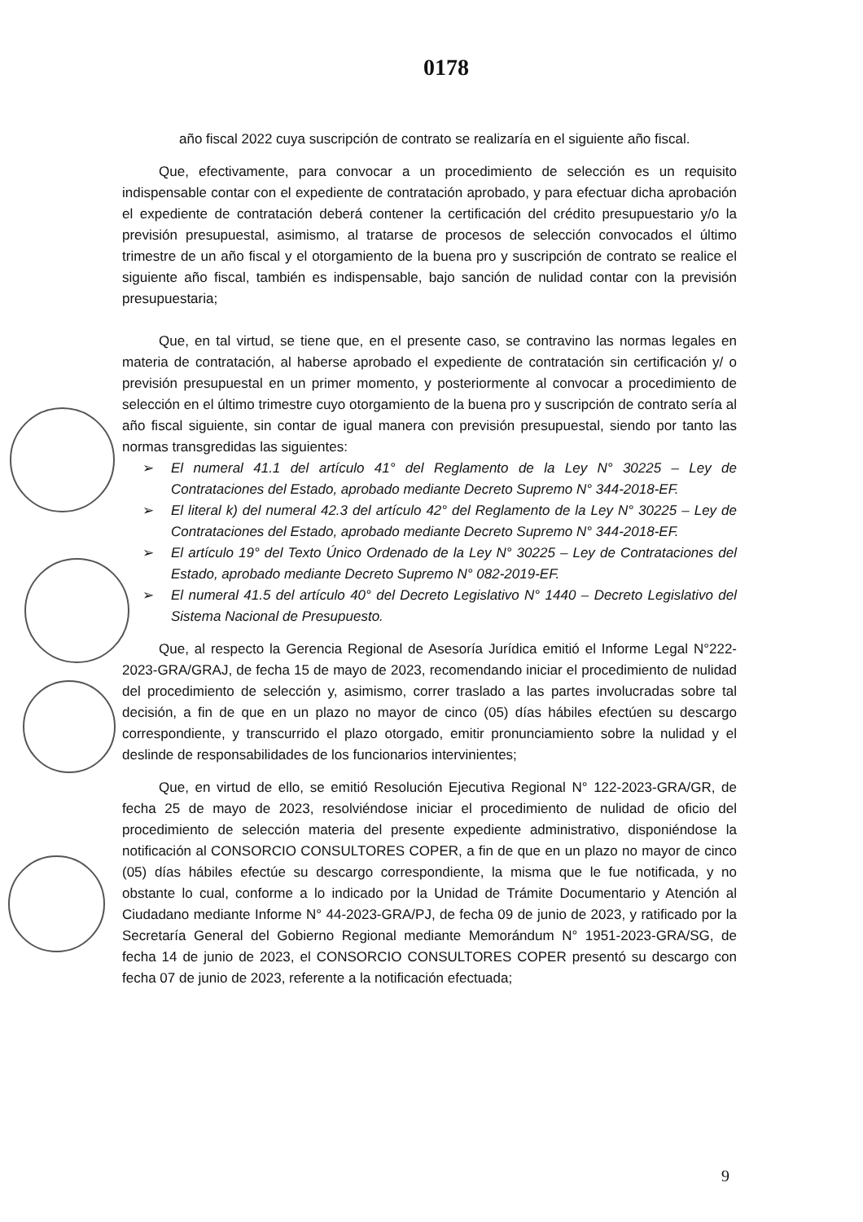0178
año fiscal 2022 cuya suscripción de contrato se realizaría en el siguiente año fiscal.
Que, efectivamente, para convocar a un procedimiento de selección es un requisito indispensable contar con el expediente de contratación aprobado, y para efectuar dicha aprobación el expediente de contratación deberá contener la certificación del crédito presupuestario y/o la previsión presupuestal, asimismo, al tratarse de procesos de selección convocados el último trimestre de un año fiscal y el otorgamiento de la buena pro y suscripción de contrato se realice el siguiente año fiscal, también es indispensable, bajo sanción de nulidad contar con la previsión presupuestaria;
Que, en tal virtud, se tiene que, en el presente caso, se contravino las normas legales en materia de contratación, al haberse aprobado el expediente de contratación sin certificación y/ o previsión presupuestal en un primer momento, y posteriormente al convocar a procedimiento de selección en el último trimestre cuyo otorgamiento de la buena pro y suscripción de contrato sería al año fiscal siguiente, sin contar de igual manera con previsión presupuestal, siendo por tanto las normas transgredidas las siguientes:
➢ El numeral 41.1 del artículo 41° del Reglamento de la Ley N° 30225 – Ley de Contrataciones del Estado, aprobado mediante Decreto Supremo N° 344-2018-EF.
➢ El literal k) del numeral 42.3 del artículo 42° del Reglamento de la Ley N° 30225 – Ley de Contrataciones del Estado, aprobado mediante Decreto Supremo N° 344-2018-EF.
➢ El artículo 19° del Texto Único Ordenado de la Ley N° 30225 – Ley de Contrataciones del Estado, aprobado mediante Decreto Supremo N° 082-2019-EF.
➢ El numeral 41.5 del artículo 40° del Decreto Legislativo N° 1440 – Decreto Legislativo del Sistema Nacional de Presupuesto.
Que, al respecto la Gerencia Regional de Asesoría Jurídica emitió el Informe Legal N°222-2023-GRA/GRAJ, de fecha 15 de mayo de 2023, recomendando iniciar el procedimiento de nulidad del procedimiento de selección y, asimismo, correr traslado a las partes involucradas sobre tal decisión, a fin de que en un plazo no mayor de cinco (05) días hábiles efectúen su descargo correspondiente, y transcurrido el plazo otorgado, emitir pronunciamiento sobre la nulidad y el deslinde de responsabilidades de los funcionarios intervinientes;
Que, en virtud de ello, se emitió Resolución Ejecutiva Regional N° 122-2023-GRA/GR, de fecha 25 de mayo de 2023, resolviéndose iniciar el procedimiento de nulidad de oficio del procedimiento de selección materia del presente expediente administrativo, disponiéndose la notificación al CONSORCIO CONSULTORES COPER, a fin de que en un plazo no mayor de cinco (05) días hábiles efectúe su descargo correspondiente, la misma que le fue notificada, y no obstante lo cual, conforme a lo indicado por la Unidad de Trámite Documentario y Atención al Ciudadano mediante Informe N° 44-2023-GRA/PJ, de fecha 09 de junio de 2023, y ratificado por la Secretaría General del Gobierno Regional mediante Memorándum N° 1951-2023-GRA/SG, de fecha 14 de junio de 2023, el CONSORCIO CONSULTORES COPER presentó su descargo con fecha 07 de junio de 2023, referente a la notificación efectuada;
9